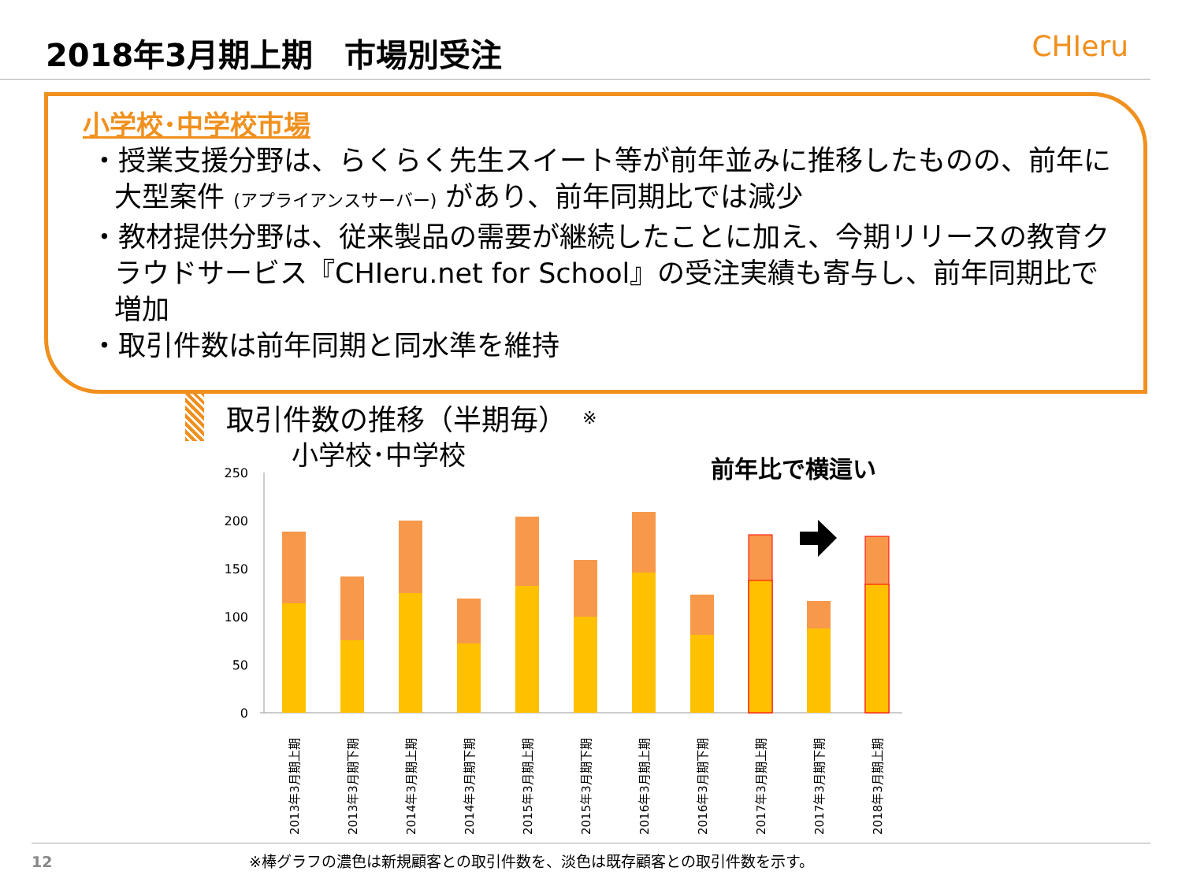2018年3月期上期　市場別受注 CHIeru
小学校･中学校市場
・授業支援分野は、らくらく先生スイート等が前年並みに推移したものの、前年に大型案件 (アプライアンスサーバー) があり、前年同期比では減少
・教材提供分野は、従来製品の需要が継続したことに加え、今期リリースの教育クラウドサービス『CHIeru.net for School』の受注実績も寄与し、前年同期比で増加
・取引件数は前年同期と同水準を維持
取引件数の推移（半期毎） ※
小学校･中学校
前年比で横這い
250
200
150
100
50
0
2013年3月期上期
2013年3月期下期
2014年3月期上期
2014年3月期下期
2015年3月期上期
2015年3月期下期
2016年3月期上期
2016年3月期下期
2017年3月期上期
2017年3月期下期
2018年3月期上期
12 ※棒グラフの濃色は新規顧客との取引件数を、淡色は既存顧客との取引件数を示す。